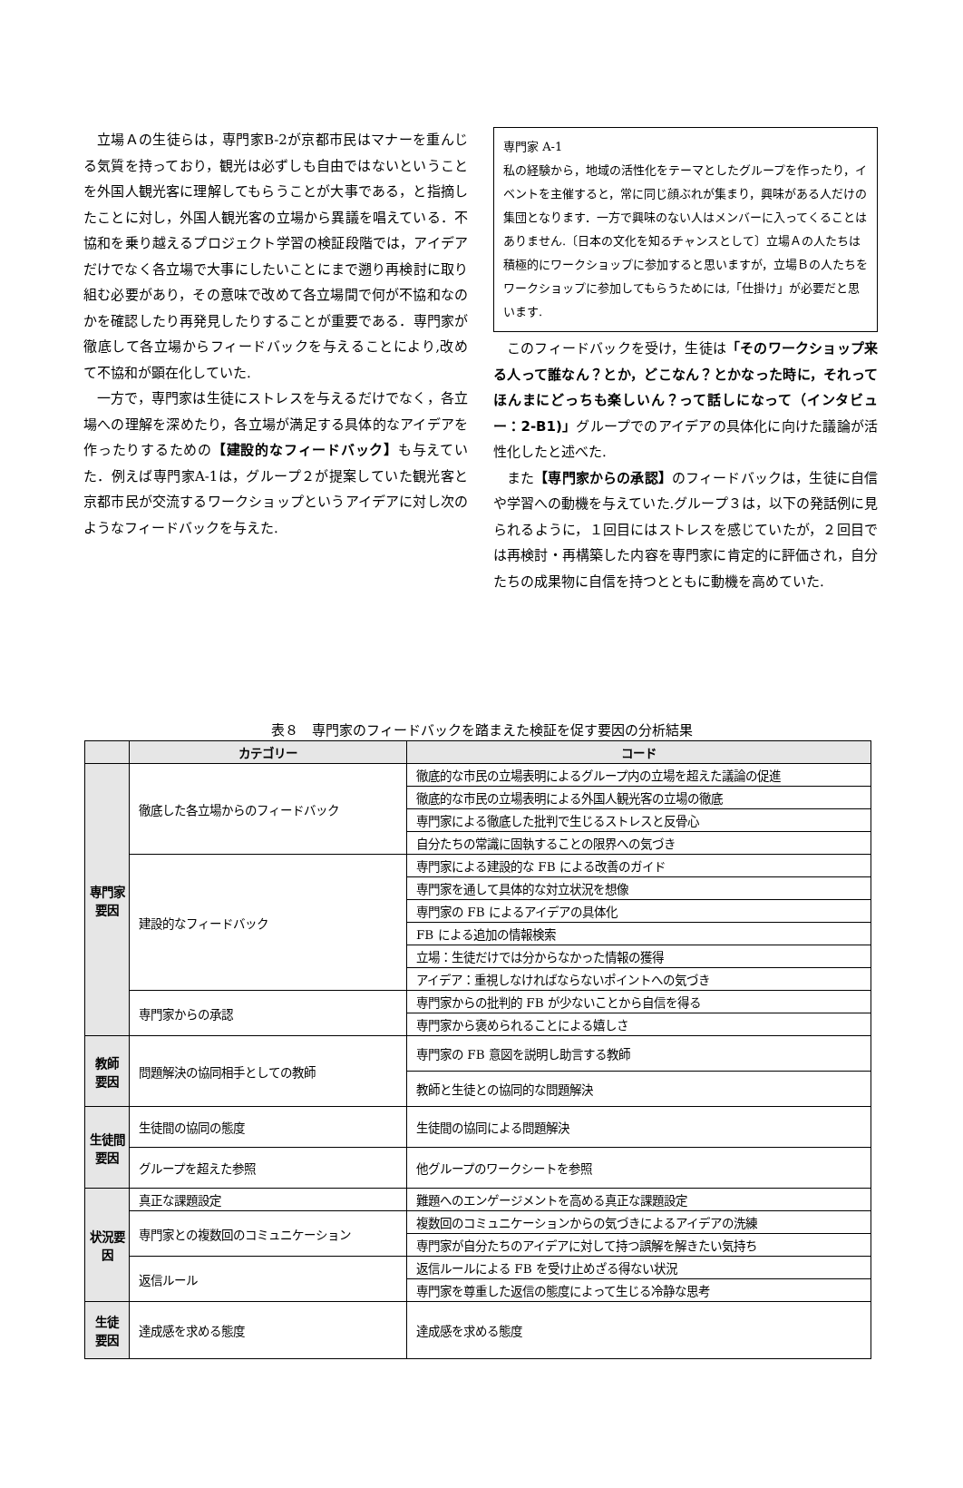立場Ａの生徒らは，専門家B-2が京都市民はマナーを重んじる気質を持っており，観光は必ずしも自由ではないということを外国人観光客に理解してもらうことが大事である，と指摘したことに対し，外国人観光客の立場から異議を唱えている．不協和を乗り越えるプロジェクト学習の検証段階では，アイデアだけでなく各立場で大事にしたいことにまで遡り再検討に取り組む必要があり，その意味で改めて各立場間で何が不協和なのかを確認したり再発見したりすることが重要である．専門家が徹底して各立場からフィードバックを与えることにより,改めて不協和が顕在化していた.
一方で，専門家は生徒にストレスを与えるだけでなく，各立場への理解を深めたり，各立場が満足する具体的なアイデアを作ったりするための【建設的なフィードバック】も与えていた．例えば専門家A-1は，グループ２が提案していた観光客と京都市民が交流するワークショップというアイデアに対し次のようなフィードバックを与えた.
専門家 A-1
私の経験から，地域の活性化をテーマとしたグループを作ったり，イベントを主催すると，常に同じ顔ぶれが集まり，興味がある人だけの集団となります．一方で興味のない人はメンバーに入ってくることはありません.〔日本の文化を知るチャンスとして〕立場Ａの人たちは積極的にワークショップに参加すると思いますが，立場Ｂの人たちをワークショップに参加してもらうためには,「仕掛け」が必要だと思います.
このフィードバックを受け，生徒は「そのワークショップ来る人って誰なん？とか，どこなん？とかなった時に，それってほんまにどっちも楽しいん？って話しになって（インタビュー：2-B1)」グループでのアイデアの具体化に向けた議論が活性化したと述べた.
また【専門家からの承認】のフィードバックは，生徒に自信や学習への動機を与えていた.グループ３は，以下の発話例に見られるように，１回目にはストレスを感じていたが，２回目では再検討・再構築した内容を専門家に肯定的に評価され，自分たちの成果物に自信を持つとともに動機を高めていた.
表８　専門家のフィードバックを踏まえた検証を促す要因の分析結果
| | カテゴリー | コード |
| --- | --- | --- |
| 専門家要因 | 徹底した各立場からのフィードバック | 徹底的な市民の立場表明によるグループ内の立場を超えた議論の促進 |
| | | 徹底的な市民の立場表明による外国人観光客の立場の徹底 |
| | | 専門家による徹底した批判で生じるストレスと反骨心 |
| | | 自分たちの常識に固執することの限界への気づき |
| | 建設的なフィードバック | 専門家による建設的な FB による改善のガイド |
| | | 専門家を通して具体的な対立状況を想像 |
| | | 専門家の FB によるアイデアの具体化 |
| | | FB による追加の情報検索 |
| | | 立場：生徒だけでは分からなかった情報の獲得 |
| | | アイデア：重視しなければならないポイントへの気づき |
| | 専門家からの承認 | 専門家からの批判的 FB が少ないことから自信を得る |
| | | 専門家から褒められることによる嬉しさ |
| 教師 要因 | 問題解決の協同相手としての教師 | 専門家の FB 意図を説明し助言する教師 |
| | | 教師と生徒との協同的な問題解決 |
| 生徒間 要因 | 生徒間の協同の態度 | 生徒間の協同による問題解決 |
| | グループを超えた参照 | 他グループのワークシートを参照 |
| 状況要因 | 真正な課題設定 | 難題へのエンゲージメントを高める真正な課題設定 |
| | 専門家との複数回のコミュニケーション | 複数回のコミュニケーションからの気づきによるアイデアの洗練 |
| | | 専門家が自分たちのアイデアに対して持つ誤解を解きたい気持ち |
| | 返信ルール | 返信ルールによる FB を受け止めざる得ない状況 |
| | | 専門家を尊重した返信の態度によって生じる冷静な思考 |
| 生徒 要因 | 達成感を求める態度 | 達成感を求める態度 |